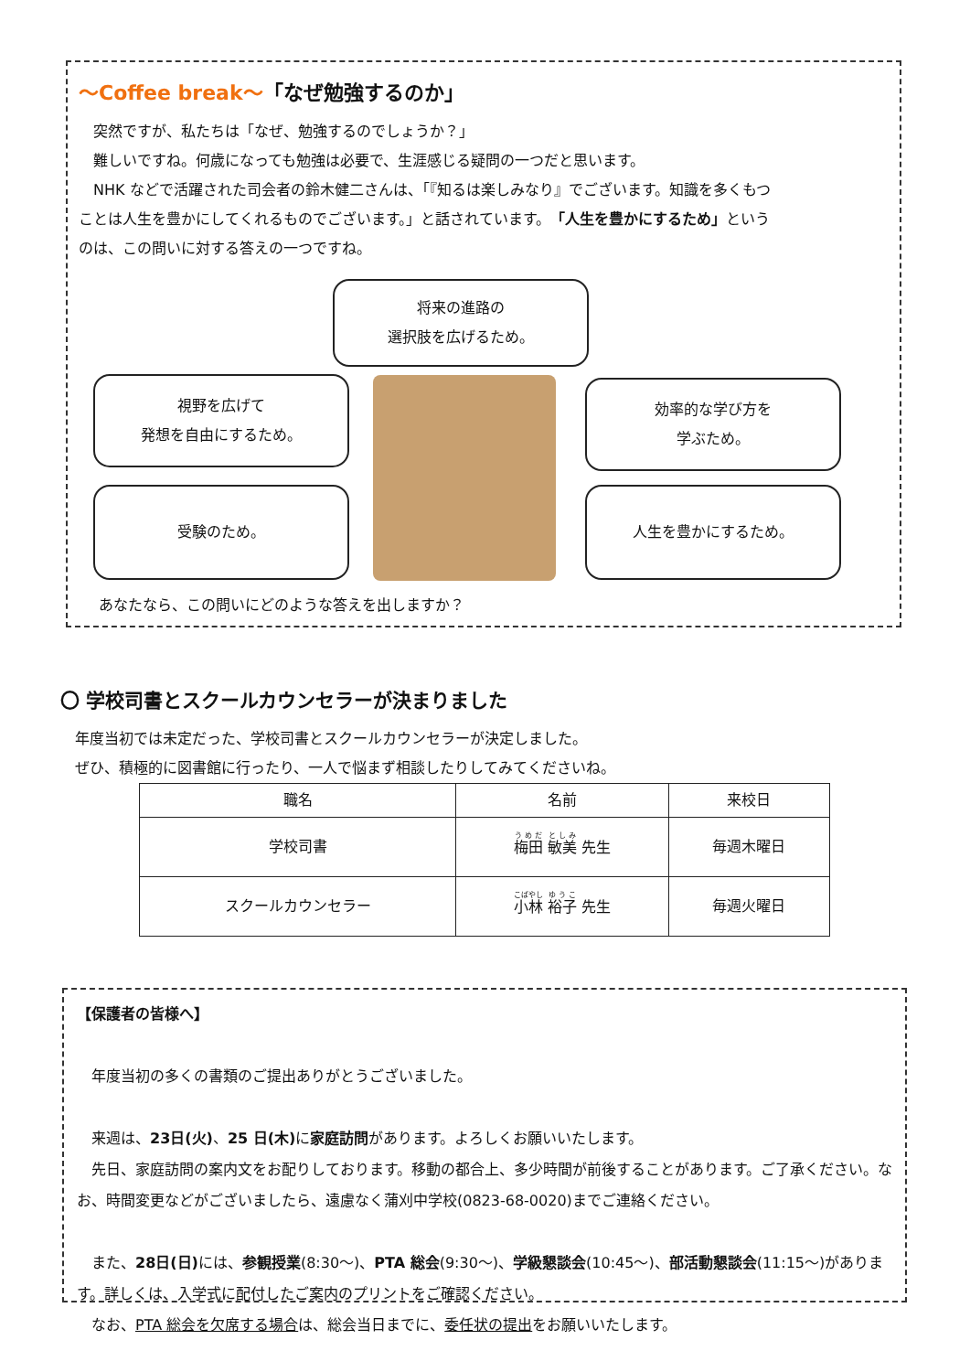～Coffee break～「なぜ勉強するのか」
　突然ですが、私たちは「なぜ、勉強するのでしょうか？」
　難しいですね。何歳になっても勉強は必要で、生涯感じる疑問の一つだと思います。
　NHK などで活躍された司会者の鈴木健二さんは、「『知るは楽しみなり』でございます。知識を多くもつことは人生を豊かにしてくれるものでございます。」と話されています。「人生を豊かにするため」というのは、この問いに対する答えの一つですね。
将来の進路の
選択肢を広げるため。
視野を広げて
発想を自由にするため。
効率的な学び方を
学ぶため。
受験のため。 人生を豊かにするため。
あなたなら、この問いにどのような答えを出しますか？
〇 学校司書とスクールカウンセラーが決まりました
　年度当初では未定だった、学校司書とスクールカウンセラーが決定しました。
　ぜひ、積極的に図書館に行ったり、一人で悩まず相談したりしてみてくださいね。
| 職名 | 名前 | 来校日 |
| --- | --- | --- |
| 学校司書 | 梅田 敏美 先生 | 毎週木曜日 |
| スクールカウンセラー | 小林 裕子 先生 | 毎週火曜日 |
【保護者の皆様へ】
　年度当初の多くの書類のご提出ありがとうございました。
　来週は、23日(火)、25 日(木) に家庭訪問があります。よろしくお願いいたします。
　先日、家庭訪問の案内文をお配りしております。移動の都合上、多少時間が前後することがあります。ご了承ください。なお、時間変更などがございましたら、遠慮なく蒲刈中学校(0823-68-0020)までご連絡ください。
　また、28日(日) には、参観授業(8:30～)、PTA 総会(9:30～)、学級懇談会(10:45～)、部活動懇談会(11:15～)があります。詳しくは、入学式に配付したご案内のプリントをご確認ください。
　なお、PTA 総会を欠席する場合は、総会当日までに、委任状の提出をお願いいたします。